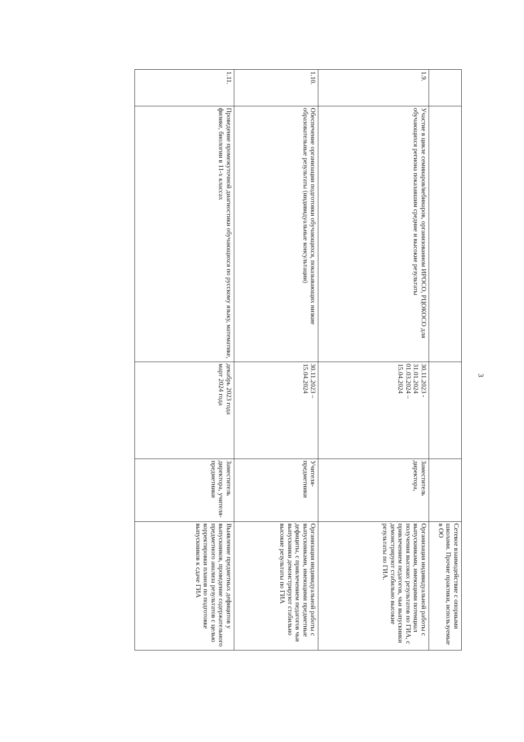| | | | | Сетевое взаимодействие с опорными школами. Прочие практики, используемые в ОО |
| 1.9. | Участие в цикле семинаров/вебинаров, организованном ИРОСО, РЦОКОСО для обучающихся региона показавшим средние и высокие результаты | 30.11.2023 - 31.01.2024 01.03.2024 – 15.04.2024 | Заместитель директора, | Организация индивидуальной работы с выпускниками, имеющими потенциал получения высоких результатов по ГИА, с привлечением педагогов, чьи выпускники демонстрируют стабильно высокие результаты по ГИА. |
| 1.10. | Обеспечение организации подготовки обучающихся, показывающих низкие образовательные результаты (индивидуальные консультации) | 30.11.2023 – 15.04.2024 | Учителя- предметники | Организация индивидуальной работы с выпускниками, имеющими предметные дефициты, с привлечением педагогов чьи выпускники демонстрируют стабильно высокие результаты по ГИА |
| 1.11. | Проведение промежуточной диагностики обучающихся по русскому языку, математике, физике, биологии в 11-х классах | декабрь 2023 года март 2024 года | Заместитель директора, учителя- предметники | Выявление предметных дефицитов у выпускников, проведение содержательного предметного анализа результатов с целью корректировки планов по подготовке выпускников к сдаче ГИА |
3